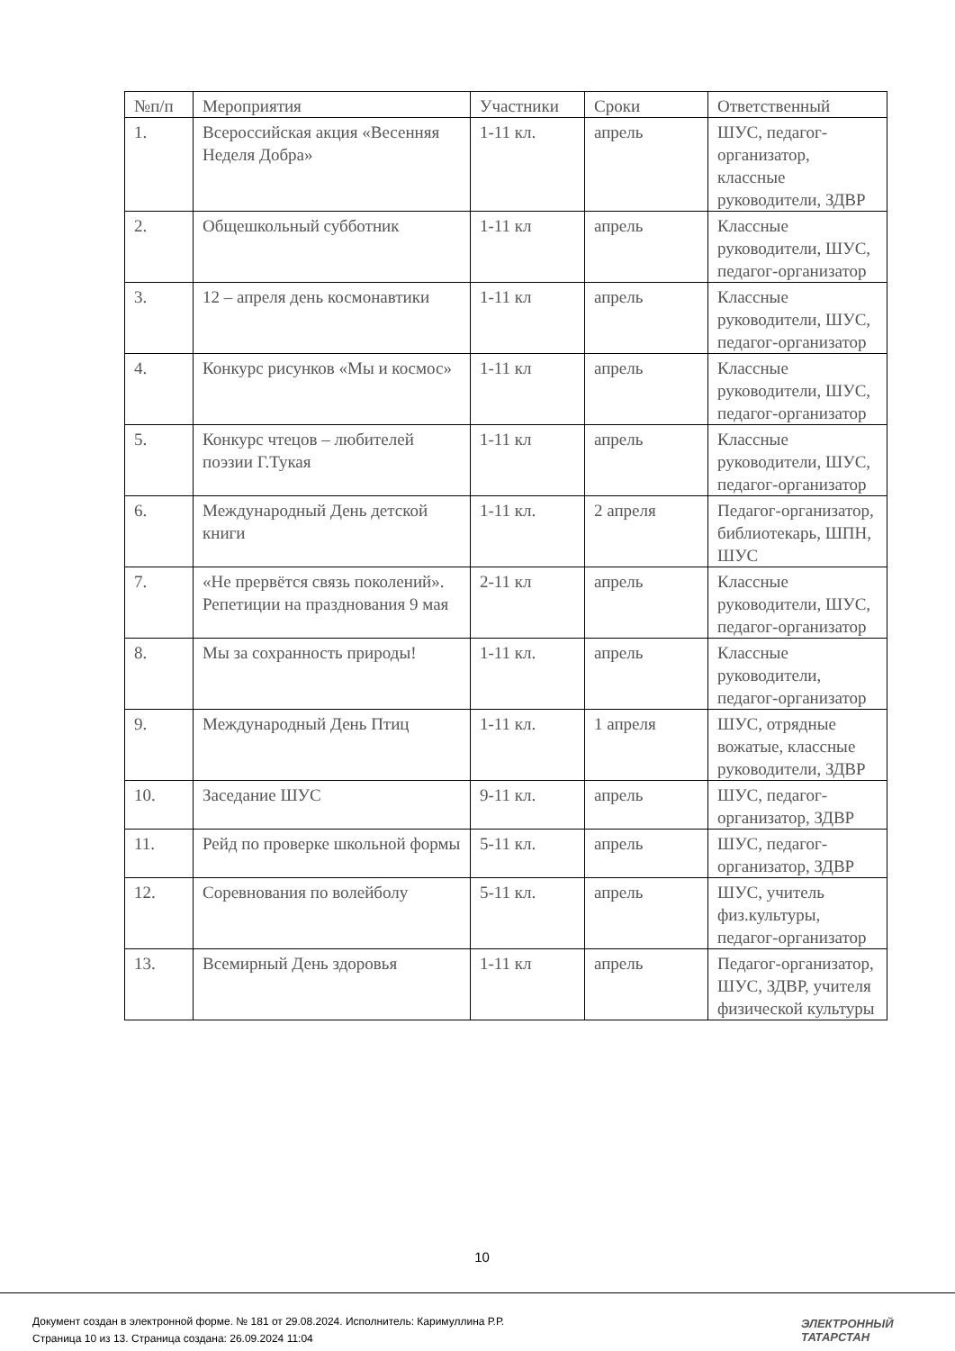| №п/п | Мероприятия | Участники | Сроки | Ответственный |
| --- | --- | --- | --- | --- |
| 1. | Всероссийская акция «Весенняя Неделя Добра» | 1-11 кл. | апрель | ШУС, педагог-организатор, классные руководители, ЗДВР |
| 2. | Общешкольный субботник | 1-11 кл | апрель | Классные руководители, ШУС, педагог-организатор |
| 3. | 12 – апреля день космонавтики | 1-11 кл | апрель | Классные руководители, ШУС, педагог-организатор |
| 4. | Конкурс рисунков «Мы и космос» | 1-11 кл | апрель | Классные руководители, ШУС, педагог-организатор |
| 5. | Конкурс чтецов – любителей поэзии Г.Тукая | 1-11 кл | апрель | Классные руководители, ШУС, педагог-организатор |
| 6. | Международный День детской книги | 1-11 кл. | 2 апреля | Педагог-организатор, библиотекарь, ШПН, ШУС |
| 7. | «Не прервётся связь поколений». Репетиции на празднования 9 мая | 2-11 кл | апрель | Классные руководители, ШУС, педагог-организатор |
| 8. | Мы за сохранность природы! | 1-11 кл. | апрель | Классные руководители, педагог-организатор |
| 9. | Международный День Птиц | 1-11 кл. | 1 апреля | ШУС, отрядные вожатые, классные руководители, ЗДВР |
| 10. | Заседание ШУС | 9-11 кл. | апрель | ШУС, педагог-организатор, ЗДВР |
| 11. | Рейд по проверке школьной формы | 5-11 кл. | апрель | ШУС, педагог-организатор, ЗДВР |
| 12. | Соревнования по волейболу | 5-11 кл. | апрель | ШУС, учитель физ.культуры, педагог-организатор |
| 13. | Всемирный День здоровья | 1-11 кл | апрель | Педагог-организатор, ШУС, ЗДВР, учителя физической культуры |
10
Документ создан в электронной форме. № 181 от 29.08.2024. Исполнитель: Каримуллина Р.Р.
Страница 10 из 13. Страница создана: 26.09.2024 11:04
ЭЛЕКТРОННЫЙ
ТАТАРСТАН